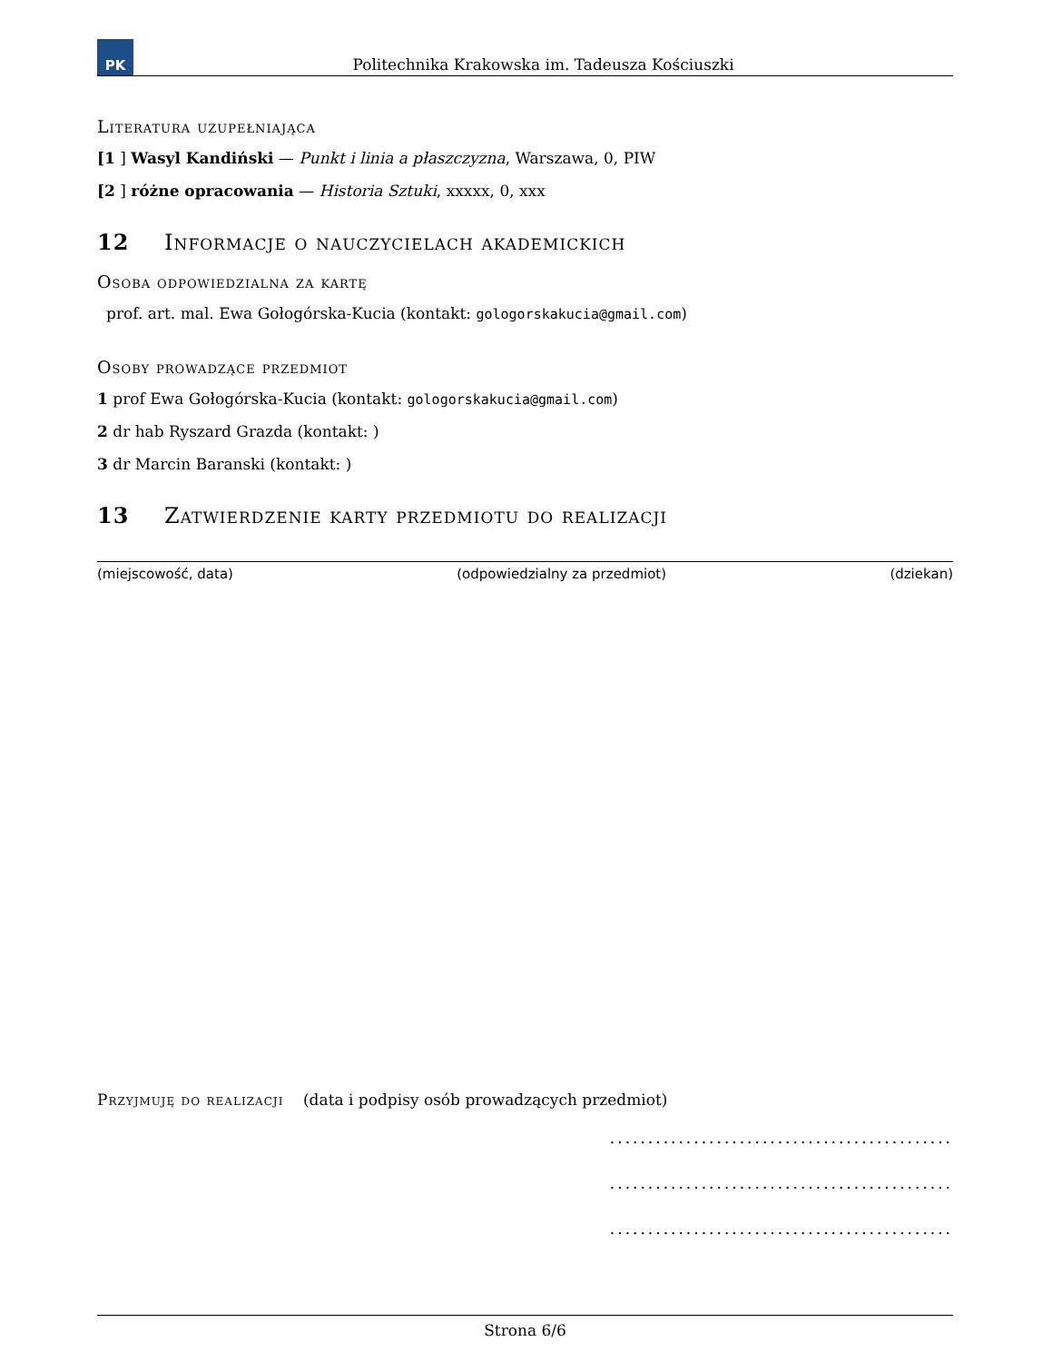PK
Politechnika Krakowska im. Tadeusza Kościuszki
Literatura uzupełniająca
[1 ] Wasyl Kandiński — Punkt i linia a płaszczyzna, Warszawa, 0, PIW
[2 ] różne opracowania — Historia Sztuki, xxxxx, 0, xxx
12 Informacje o nauczycielach akademickich
Osoba odpowiedzialna za kartę
prof. art. mal. Ewa Gołogórska-Kucia (kontakt: gologorskakucia@gmail.com)
Osoby prowadzące przedmiot
1 prof Ewa Gołogórska-Kucia (kontakt: gologorskakucia@gmail.com)
2 dr hab Ryszard Grazda (kontakt: )
3 dr Marcin Baranski (kontakt: )
13 Zatwierdzenie karty przedmiotu do realizacji
(miejscowość, data) (odpowiedzialny za przedmiot) (dziekan)
Przyjmuję do realizacji (data i podpisy osób prowadzących przedmiot)
.............................................
.............................................
.............................................
Strona 6/6